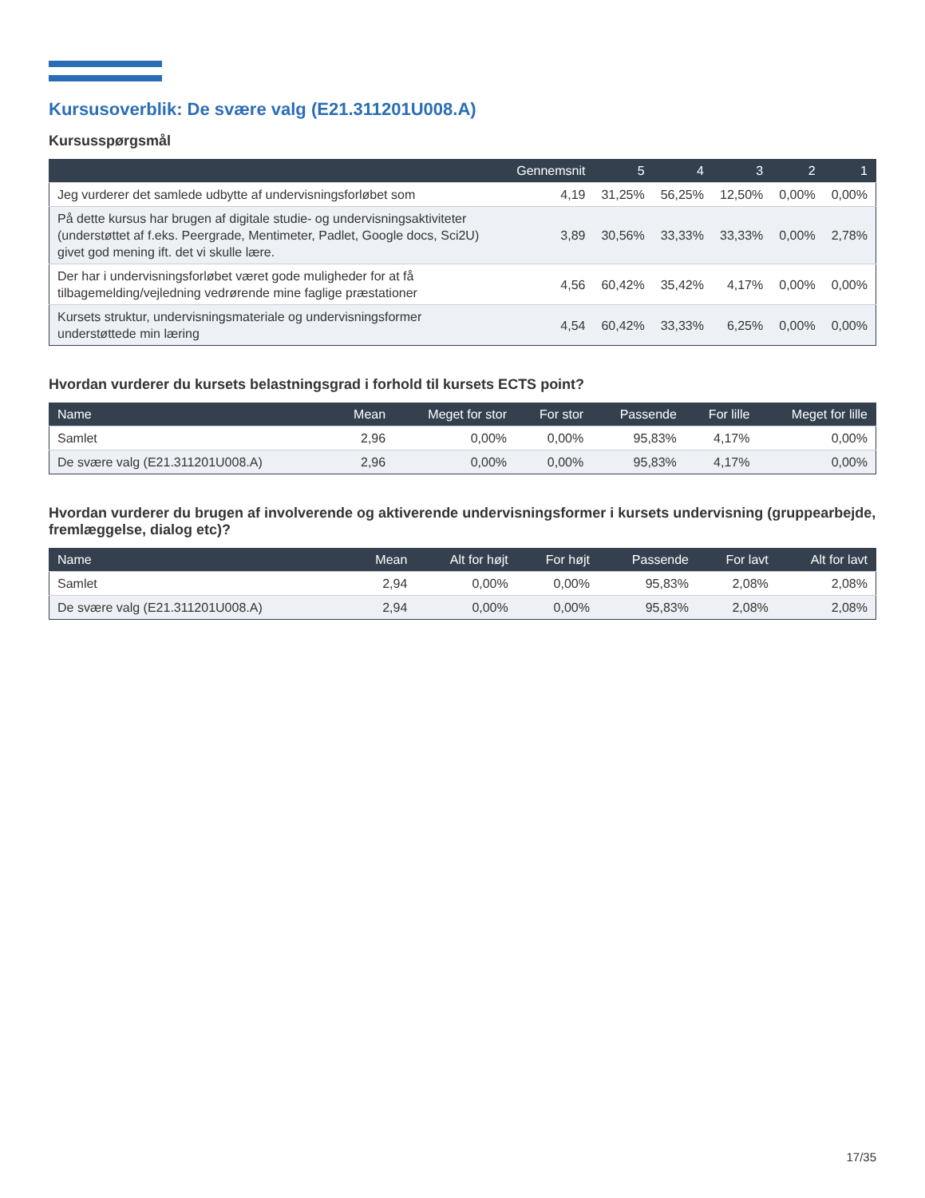Kursusoverblik: De svære valg (E21.311201U008.A)
Kursusspørgsmål
| | Gennemsnit | 5 | 4 | 3 | 2 | 1 |
| --- | --- | --- | --- | --- | --- | --- |
| Jeg vurderer det samlede udbytte af undervisningsforløbet som | 4,19 | 31,25% | 56,25% | 12,50% | 0,00% | 0,00% |
| På dette kursus har brugen af digitale studie- og undervisningsaktiviteter (understøttet af f.eks. Peergrade, Mentimeter, Padlet, Google docs, Sci2U) givet god mening ift. det vi skulle lære. | 3,89 | 30,56% | 33,33% | 33,33% | 0,00% | 2,78% |
| Der har i undervisningsforløbet været gode muligheder for at få tilbagemelding/vejledning vedrørende mine faglige præstationer | 4,56 | 60,42% | 35,42% | 4,17% | 0,00% | 0,00% |
| Kursets struktur, undervisningsmateriale og undervisningsformer understøttede min læring | 4,54 | 60,42% | 33,33% | 6,25% | 0,00% | 0,00% |
Hvordan vurderer du kursets belastningsgrad i forhold til kursets ECTS point?
| Name | Mean | Meget for stor | For stor | Passende | For lille | Meget for lille |
| --- | --- | --- | --- | --- | --- | --- |
| Samlet | 2,96 | 0,00% | 0,00% | 95,83% | 4,17% | 0,00% |
| De svære valg (E21.311201U008.A) | 2,96 | 0,00% | 0,00% | 95,83% | 4,17% | 0,00% |
Hvordan vurderer du brugen af involverende og aktiverende undervisningsformer i kursets undervisning (gruppearbejde, fremlæggelse, dialog etc)?
| Name | Mean | Alt for højt | For højt | Passende | For lavt | Alt for lavt |
| --- | --- | --- | --- | --- | --- | --- |
| Samlet | 2,94 | 0,00% | 0,00% | 95,83% | 2,08% | 2,08% |
| De svære valg (E21.311201U008.A) | 2,94 | 0,00% | 0,00% | 95,83% | 2,08% | 2,08% |
17/35